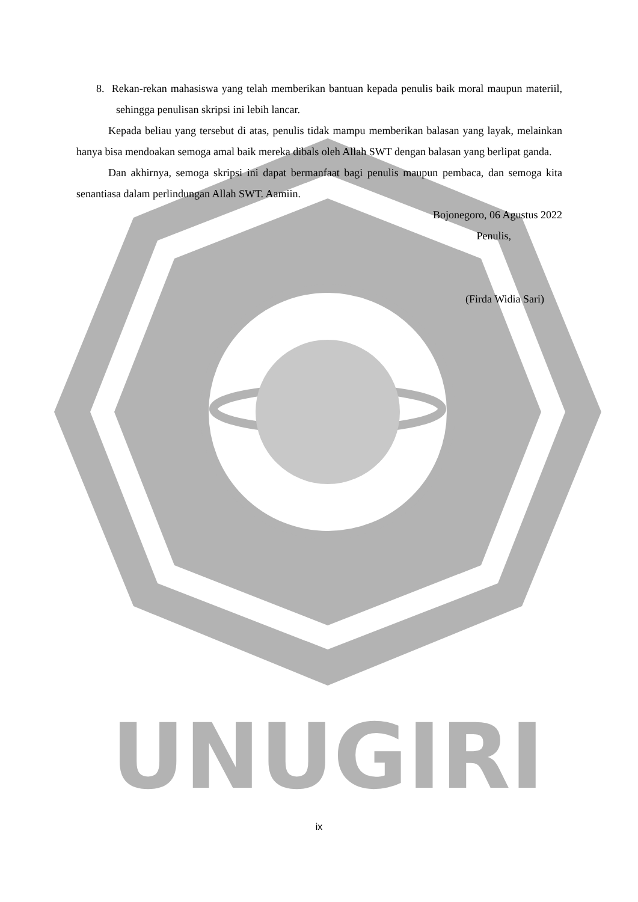UNUGIRI
8. Rekan-rekan mahasiswa yang telah memberikan bantuan kepada penulis baik moral maupun materiil, sehingga penulisan skripsi ini lebih lancar.
Kepada beliau yang tersebut di atas, penulis tidak mampu memberikan balasan yang layak, melainkan hanya bisa mendoakan semoga amal baik mereka dibals oleh Allah SWT dengan balasan yang berlipat ganda.
Dan akhirnya, semoga skripsi ini dapat bermanfaat bagi penulis maupun pembaca, dan semoga kita senantiasa dalam perlindungan Allah SWT. Aamiin.
Bojonegoro, 06 Agustus 2022
Penulis,
(Firda Widia Sari)
ix